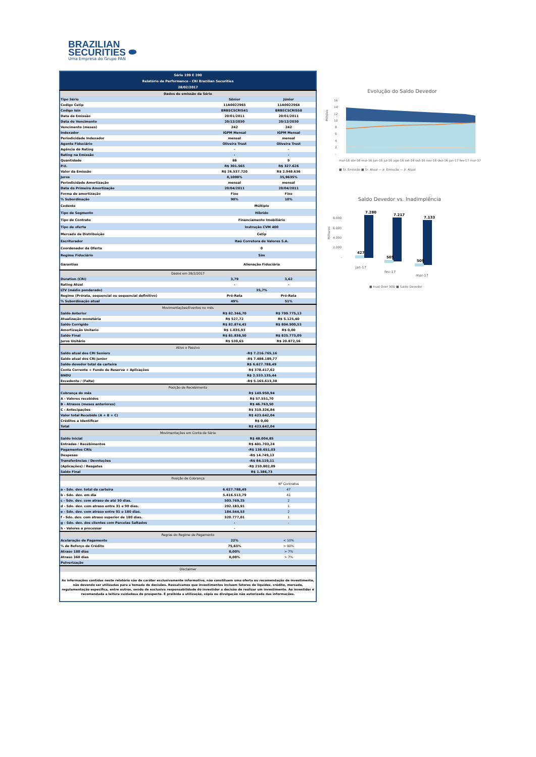BRAZILIAN
SECURITIES ⬬
Uma Empresa do Grupo PAN
| Série 199 E 200 | | |
| Relatório de Performance - CRI Brazilian Securities | | |
| 28/02/2017 | | |
| Dados de emissão da Série | | |
| Tipo Série | Sênior | Júnior |
| Codigo Cetip | 11A0022965 | 11A0022964 |
| Codigo Isin | BRBSCSCRI541 | BRBSCSCRI558 |
| Data da Emissão | 20/01/2011 | 20/01/2011 |
| Data de Vencimento | 20/12/2030 | 20/12/2030 |
| Vencimento (meses) | 242 | 242 |
| Indexador | IGPM Mensal | IGPM Mensal |
| Periodicidade Indexador | mensal | mensal |
| Agente Fiduciário | Oliveira Trust | Oliveira Trust |
| Agência de Rating | - | - |
| Rating na Emissão | - | - |
| Quantidade | 88 | 9 |
| P.U. | R$ 301.565 | R$ 327.626 |
| Valor da Emissão | R$ 26.537.720 | R$ 2.948.636 |
| Juros | 8,1000% | 35,9635% |
| Periodicidade Amortização | mensal | mensal |
| Data da Primeira Amortização | 20/04/2011 | 20/04/2011 |
| Forma de amortização | Fixo | Fixo |
| % Subordinação | 90% | 10% |
| Cedente | Múltiplo | |
| Tipo de Segmento | Híbrido | |
| Tipo de Contrato | Financiamento Imobiliário | |
| Tipo de oferta | Instrução CVM 400 | |
| Mercado de Distribuição | Cetip | |
| Escriturador | Itaú Corretora de Valores S.A. | |
| Coordenador da Oferta | 0 | |
| Regime Fiduciário | Sim | |
| Garantias | Alienação Fiduciária | |
| Dados em 28/2/2017 | | |
| Duration (CRI) | 3,79 | 3,62 |
| Rating Atual | - | - |
| LTV (médio ponderado) | 35,7% | |
| Regime (Prórata, sequencial ou sequencial definitivo) | Pró-Rata | Pró-Rata |
| % Subordinação atual | 49% | 51% |
| Movimentações/Eventos no mês | | |
| Saldo Anterior | R$ 82.346,70 | R$ 799.775,13 |
| Atualização monetária | R$ 527,72 | R$ 5.125,40 |
| Saldo Corrigido | R$ 82.874,43 | R$ 804.900,53 |
| Amortização Unitario | R$ 1.035,93 | R$ 0,00 |
| Saldo Final | R$ 81.838,50 | R$ 825.773,09 |
| Juros Unitário | R$ 539,65 | R$ 20.872,56 |
| Ativo x Passivo | | |
| Saldo atual dos CRI Seniors | -R$ 7.216.765,16 | |
| Saldo atual dos CRI Junior | -R$ 7.488.189,77 | |
| Saldo devedor total da carteira | R$ 6.627.788,49 | |
| Conta Corrente + Fundo de Reserva + Aplicações | R$ 378.417,62 | |
| BNDU | R$ 2.533.135,44 | |
| Excedente / (Falta) | -R$ 5.165.613,38 | |
| Posição de Recebimento | | |
| Cobrança do mês | R$ 149.950,94 | |
| A - Valores recebidos | R$ 57.551,70 | |
| B - Atrasos (meses anteriores) | R$ 46.763,50 | |
| C - Antecipações | R$ 319.326,84 | |
| Valor total Recebido (A + B + C) | R$ 423.642,04 | |
| Créditos a Identificar | R$ 0,00 | |
| Total | R$ 423.642,04 | |
| Movimentações em Conta da Série | | |
| Saldo Inicial | R$ 48.004,85 | |
| Entradas / Recebimentos | R$ 401.703,24 | |
| Pagamentos CRIs | -R$ 138.651,03 | |
| Despesas | -R$ 14.749,13 | |
| Transferências / Devoluções | -R$ 84.119,11 | |
| (Aplicações) / Resgates | -R$ 210.802,09 | |
| Saldo Final | R$ 1.386,73 | |
| Posição de Cobrança | | |
| | | Nº Contratos |
| a - Sdo. dev. total da carteira | 6.627.788,49 | 47 |
| b - Sdo. dev. em dia | 5.416.513,79 | 41 |
| c - Sdo. dev. com atraso de até 30 dias. | 503.769,25 | 2 |
| d - Sdo. dev. com atraso entre 31 e 90 dias. | 202.183,91 | 1 |
| e - Sdo. dev. com atraso entre 91 e 180 dias. | 184.544,53 | 2 |
| f - Sdo. dev. com atraso superior de 180 dias. | 320.777,01 | 1 |
| g - Sdo. dev. dos clientes com Parcelas Saltados | - | - |
| h - Valores a processar | - | |
| Regras do Regime de Pagamento | | |
| Acelaração de Pagamento | 22% | < 10% |
| % de Reforço de Crédito | 75,65% | > 90% |
| Atraso 180 dias | 0,00% | > 7% |
| Atraso 360 dias | 0,00% | > 7% |
| Pulverização | | |
| Disclaimer | | |
| As informações contidas neste relatório são de caráter exclusivamente informativo, não constituem uma oferta ou recomendação de investimento, não devendo ser utilizadas para a tomada de decisões. Ressalvamos que investimentos incluem fatores de liquidez, crédito, mercado, regulamentação especifica, entre outros, sendo de exclusiva responsabilidade do investidor a decisão de realizar um investimento. Ao investidor é recomendada a leitura cuidadosa do prospecto. É proibida a utilização, cópia ou divulgação não autorizada das informações. | | |
Evolução do Saldo Devedor
Milhões
16
14
12
10
8
6
4
2
-
mar-16 abr-16 mai-16 jun-16 jul-16 ago-16 set-16 out-16 nov-16 dez-16 jan-17 fev-17 mar-17
■ Sr. Emissão ■ Sr. Atual — Jr. Emissão — Jr. Atual
Saldo Devedor vs. Inadimplência
Milhares
8.000
6.000
4.000
2.000
-
7.280
7.217
7.133
427
505
509
jan-17
fev-17
mar-17
■ Inad Over 90D ■ Saldo Devedor